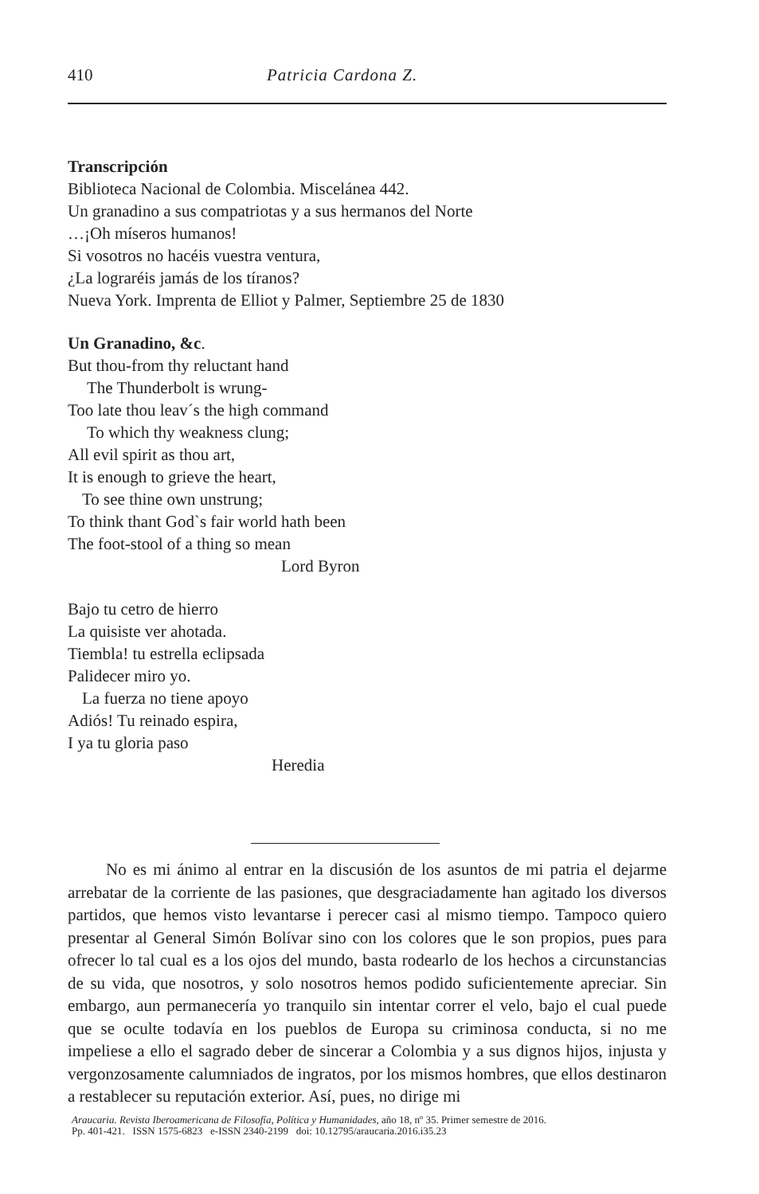410 Patricia Cardona Z.
Transcripción
Biblioteca Nacional de Colombia. Miscelánea 442.
Un granadino a sus compatriotas y a sus hermanos del Norte
…¡Oh míseros humanos!
Si vosotros no hacéis vuestra ventura,
¿La lograréis jamás de los tíranos?
Nueva York. Imprenta de Elliot y Palmer, Septiembre 25 de 1830
Un Granadino, &c.
But thou-from thy reluctant hand
The Thunderbolt is wrung-
Too late thou leav´s the high command
To which thy weakness clung;
All evil spirit as thou art,
It is enough to grieve the heart,
To see thine own unstrung;
To think thant God`s fair world hath been
The foot-stool of a thing so mean
Lord Byron
Bajo tu cetro de hierro
La quisiste ver ahotada.
Tiembla! tu estrella eclipsada
Palidecer miro yo.
La fuerza no tiene apoyo
Adiós! Tu reinado espira,
I ya tu gloria paso
Heredia
No es mi ánimo al entrar en la discusión de los asuntos de mi patria el dejarme arrebatar de la corriente de las pasiones, que desgraciadamente han agitado los diversos partidos, que hemos visto levantarse i perecer casi al mismo tiempo. Tampoco quiero presentar al General Simón Bolívar sino con los colores que le son propios, pues para ofrecer lo tal cual es a los ojos del mundo, basta rodearlo de los hechos a circunstancias de su vida, que nosotros, y solo nosotros hemos podido suficientemente apreciar. Sin embargo, aun permanecería yo tranquilo sin intentar correr el velo, bajo el cual puede que se oculte todavía en los pueblos de Europa su criminosa conducta, si no me impeliese a ello el sagrado deber de sincerar a Colombia y a sus dignos hijos, injusta y vergonzosamente calumniados de ingratos, por los mismos hombres, que ellos destinaron a restablecer su reputación exterior. Así, pues, no dirige mi
Araucaria. Revista Iberoamericana de Filosofía, Política y Humanidades, año 18, nº 35. Primer semestre de 2016.
Pp. 401-421. ISSN 1575-6823 e-ISSN 2340-2199 doi: 10.12795/araucaria.2016.i35.23